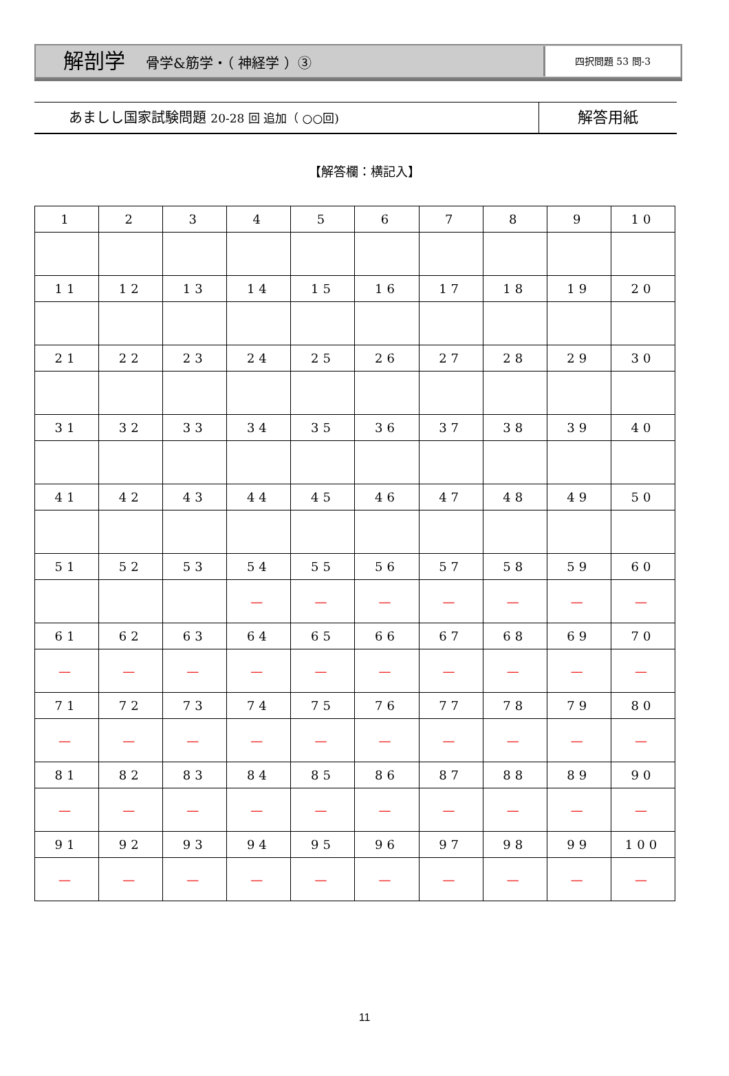解剖学 骨学&筋学・（ 神経学 ）③
四択問題 53 問-3
あましし国家試験問題 20-28 回 追加（ ○○回)
解答用紙
【解答欄：横記入】
| 1 | 2 | 3 | 4 | 5 | 6 | 7 | 8 | 9 | 10 |
| 11 | 12 | 13 | 14 | 15 | 16 | 17 | 18 | 19 | 20 |
| 21 | 22 | 23 | 24 | 25 | 26 | 27 | 28 | 29 | 30 |
| 31 | 32 | 33 | 34 | 35 | 36 | 37 | 38 | 39 | 40 |
| 41 | 42 | 43 | 44 | 45 | 46 | 47 | 48 | 49 | 50 |
| 51 | 52 | 53 | 54 | 55 | 56 | 57 | 58 | 59 | 60 |
| | | | — | — | — | — | — | — | — |
| 61 | 62 | 63 | 64 | 65 | 66 | 67 | 68 | 69 | 70 |
| — | — | — | — | — | — | — | — | — | — |
| 71 | 72 | 73 | 74 | 75 | 76 | 77 | 78 | 79 | 80 |
| — | — | — | — | — | — | — | — | — | — |
| 81 | 82 | 83 | 84 | 85 | 86 | 87 | 88 | 89 | 90 |
| — | — | — | — | — | — | — | — | — | — |
| 91 | 92 | 93 | 94 | 95 | 96 | 97 | 98 | 99 | 100 |
| — | — | — | — | — | — | — | — | — | — |
11